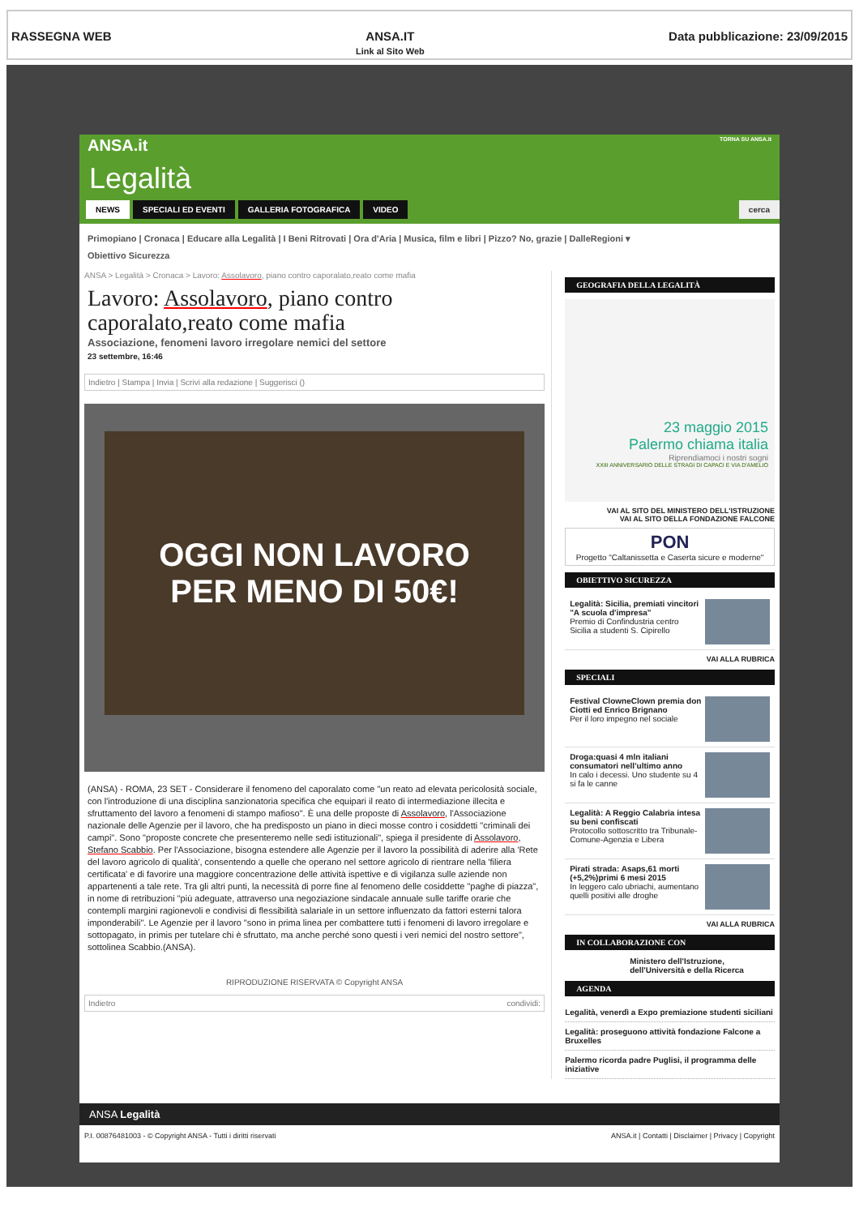RASSEGNA WEB ANSA.IT
Link al Sito Web
Data pubblicazione: 23/09/2015
ANSA.it TORNA SU ANSA.it
Legalità
NEWS SPECIALI ED EVENTI GALLERIA FOTOGRAFICA VIDEO cerca
Primopiano | Cronaca | Educare alla Legalità | I Beni Ritrovati | Ora d'Aria | Musica, film e libri | Pizzo? No, grazie | DalleRegioni ▾
Obiettivo Sicurezza
ANSA > Legalità > Cronaca > Lavoro: Assolavoro, piano contro caporalato,reato come mafia
Lavoro: Assolavoro, piano contro caporalato,reato come mafia
Associazione, fenomeni lavoro irregolare nemici del settore
23 settembre, 16:46
Indietro | Stampa | Invia | Scrivi alla redazione | Suggerisci ()
OGGI NON LAVORO
PER MENO DI 50€!
(ANSA) - ROMA, 23 SET - Considerare il fenomeno del caporalato come "un reato ad elevata pericolosità sociale, con l'introduzione di una disciplina sanzionatoria specifica che equipari il reato di intermediazione illecita e sfruttamento del lavoro a fenomeni di stampo mafioso". È una delle proposte di Assolavoro, l'Associazione nazionale delle Agenzie per il lavoro, che ha predisposto un piano in dieci mosse contro i cosiddetti "criminali dei campi". Sono "proposte concrete che presenteremo nelle sedi istituzionali", spiega il presidente di Assolavoro, Stefano Scabbio. Per l'Associazione, bisogna estendere alle Agenzie per il lavoro la possibilità di aderire alla 'Rete del lavoro agricolo di qualità', consentendo a quelle che operano nel settore agricolo di rientrare nella 'filiera certificata' e di favorire una maggiore concentrazione delle attività ispettive e di vigilanza sulle aziende non appartenenti a tale rete. Tra gli altri punti, la necessità di porre fine al fenomeno delle cosiddette "paghe di piazza", in nome di retribuzioni "più adeguate, attraverso una negoziazione sindacale annuale sulle tariffe orarie che contempli margini ragionevoli e condivisi di flessibilità salariale in un settore influenzato da fattori esterni talora imponderabili". Le Agenzie per il lavoro "sono in prima linea per combattere tutti i fenomeni di lavoro irregolare e sottopagato, in primis per tutelare chi è sfruttato, ma anche perché sono questi i veri nemici del nostro settore", sottolinea Scabbio.(ANSA).
RIPRODUZIONE RISERVATA © Copyright ANSA
Indietro condividi:
GEOGRAFIA DELLA LEGALITÀ
23 maggio 2015
Palermo chiama italia
Riprendiamoci i nostri sogni
XXIII ANNIVERSARIO DELLE STRAGI DI CAPACI E VIA D'AMELIO
VAI AL SITO DEL MINISTERO DELL'ISTRUZIONE
VAI AL SITO DELLA FONDAZIONE FALCONE
PON
Progetto "Caltanissetta e Caserta sicure e moderne"
OBIETTIVO SICUREZZA
Legalità: Sicilia, premiati vincitori "A scuola d'impresa"
Premio di Confindustria centro Sicilia a studenti S. Cipirello
VAI ALLA RUBRICA
SPECIALI
Festival ClowneClown premia don Ciotti ed Enrico Brignano
Per il loro impegno nel sociale
Droga:quasi 4 mln italiani consumatori nell'ultimo anno
In calo i decessi. Uno studente su 4 si fa le canne
Legalità: A Reggio Calabria intesa su beni confiscati
Protocollo sottoscritto tra Tribunale-Comune-Agenzia e Libera
Pirati strada: Asaps,61 morti (+5,2%)primi 6 mesi 2015
In leggero calo ubriachi, aumentano quelli positivi alle droghe
VAI ALLA RUBRICA
IN COLLABORAZIONE CON
Ministero dell'Istruzione, dell'Università e della Ricerca
AGENDA
Legalità, venerdì a Expo premiazione studenti siciliani
Legalità: proseguono attività fondazione Falcone a Bruxelles
Palermo ricorda padre Puglisi, il programma delle iniziative
ANSA Legalità
P.I. 00876481003 - © Copyright ANSA - Tutti i diritti riservati ANSA.it | Contatti | Disclaimer | Privacy | Copyright